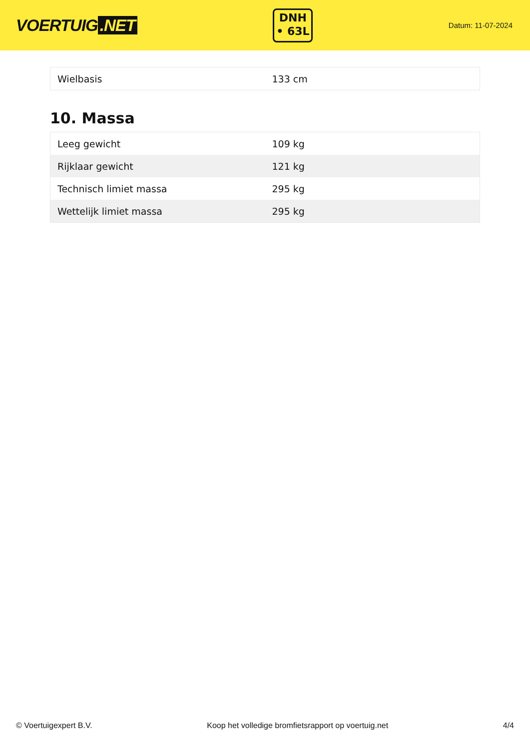VOERTUIG.NET
DNH
• 63L
Datum: 11-07-2024
| Wielbasis | 133 cm |
10. Massa
| Leeg gewicht | 109 kg |
| Rijklaar gewicht | 121 kg |
| Technisch limiet massa | 295 kg |
| Wettelijk limiet massa | 295 kg |
© Voertuigexpert B.V. Koop het volledige bromfietsrapport op voertuig.net 4/4